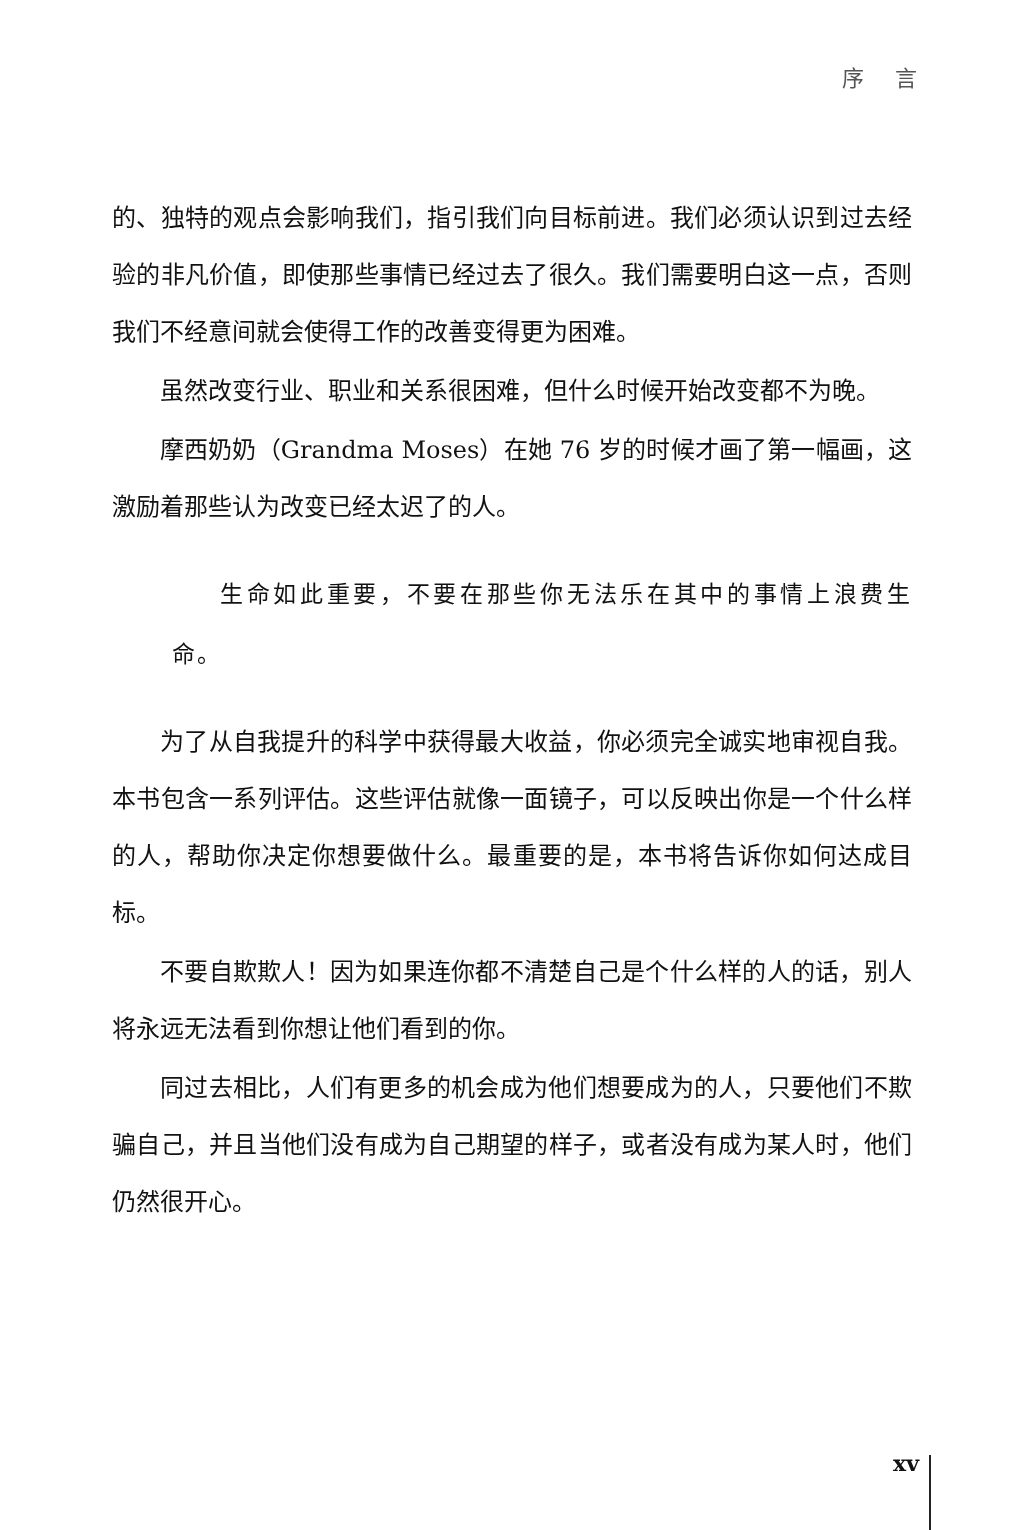序 言
的、独特的观点会影响我们，指引我们向目标前进。我们必须认识到过去经验的非凡价值，即使那些事情已经过去了很久。我们需要明白这一点，否则我们不经意间就会使得工作的改善变得更为困难。
虽然改变行业、职业和关系很困难，但什么时候开始改变都不为晚。
摩西奶奶（Grandma Moses）在她 76 岁的时候才画了第一幅画，这激励着那些认为改变已经太迟了的人。
生命如此重要，不要在那些你无法乐在其中的事情上浪费生命。
为了从自我提升的科学中获得最大收益，你必须完全诚实地审视自我。本书包含一系列评估。这些评估就像一面镜子，可以反映出你是一个什么样的人，帮助你决定你想要做什么。最重要的是，本书将告诉你如何达成目标。
不要自欺欺人！因为如果连你都不清楚自己是个什么样的人的话，别人将永远无法看到你想让他们看到的你。
同过去相比，人们有更多的机会成为他们想要成为的人，只要他们不欺骗自己，并且当他们没有成为自己期望的样子，或者没有成为某人时，他们仍然很开心。
xv